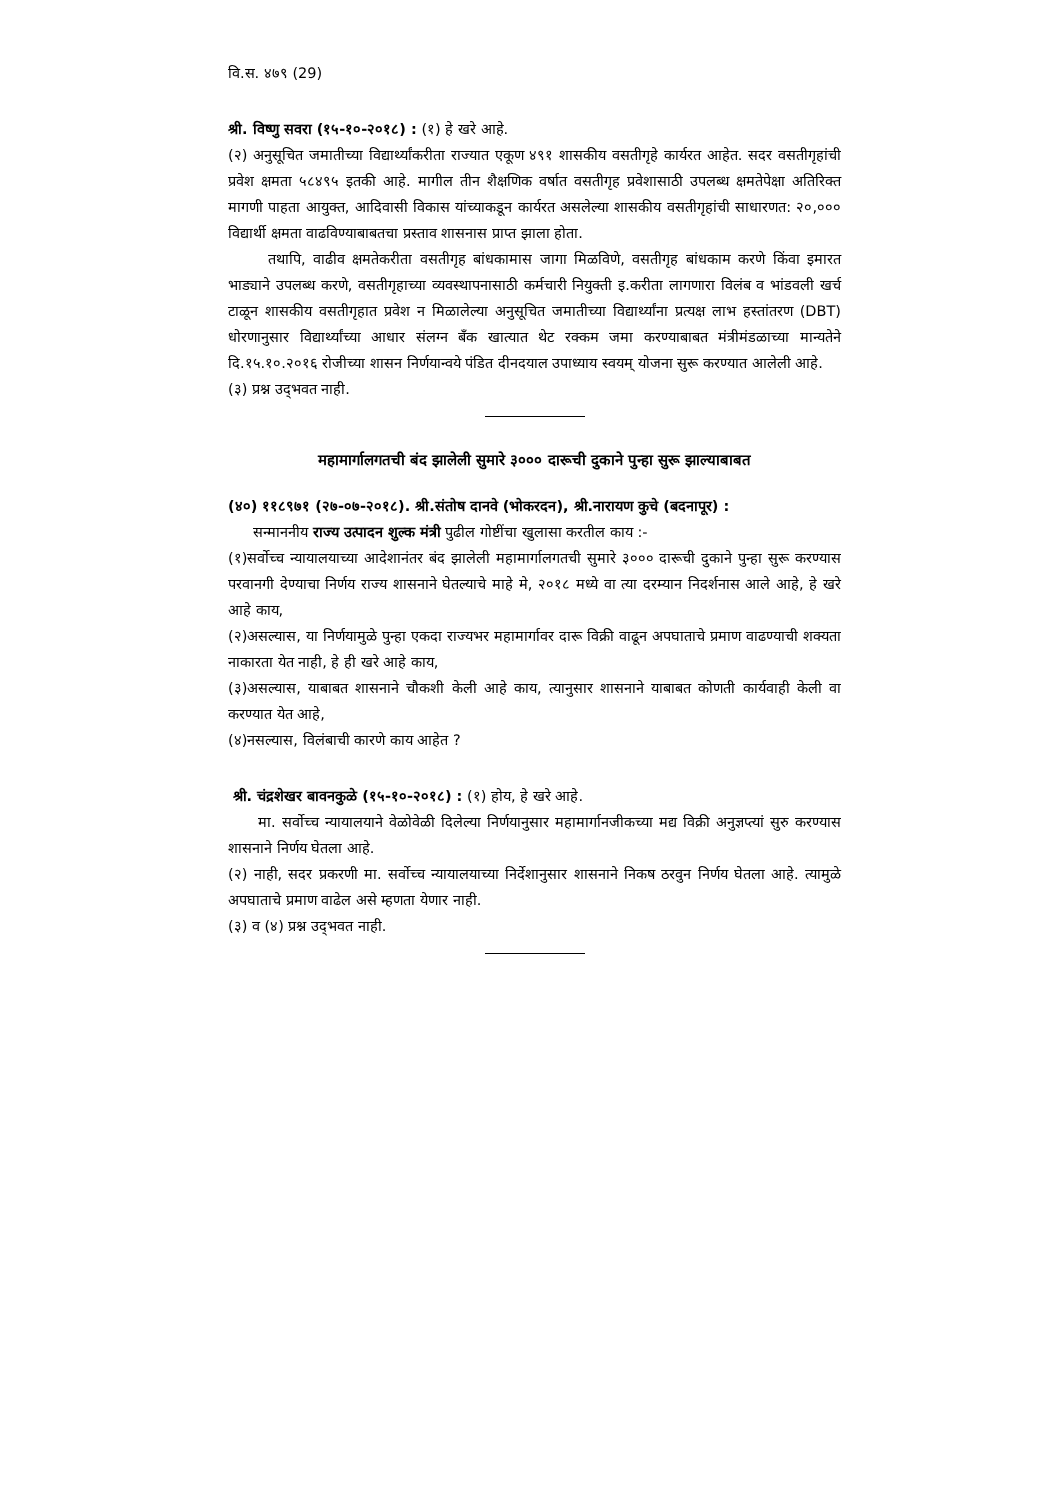वि.स. ४७९ (29)
श्री. विष्णु सवरा (१५-१०-२०१८) : (१) हे खरे आहे.
(२) अनुसूचित जमातीच्या विद्यार्थ्यांकरीता राज्यात एकूण ४९१ शासकीय वसतीगृहे कार्यरत आहेत. सदर वसतीगृहांची प्रवेश क्षमता ५८४९५ इतकी आहे. मागील तीन शैक्षणिक वर्षात वसतीगृह प्रवेशासाठी उपलब्ध क्षमतेपेक्षा अतिरिक्त मागणी पाहता आयुक्त, आदिवासी विकास यांच्याकडून कार्यरत असलेल्या शासकीय वसतीगृहांची साधारणत: २०,००० विद्यार्थी क्षमता वाढविण्याबाबतचा प्रस्ताव शासनास प्राप्त झाला होता.
तथापि, वाढीव क्षमतेकरीता वसतीगृह बांधकामास जागा मिळविणे, वसतीगृह बांधकाम करणे किंवा इमारत भाड्याने उपलब्ध करणे, वसतीगृहाच्या व्यवस्थापनासाठी कर्मचारी नियुक्ती इ.करीता लागणारा विलंब व भांडवली खर्च टाळून शासकीय वसतीगृहात प्रवेश न मिळालेल्या अनुसूचित जमातीच्या विद्यार्थ्यांना प्रत्यक्ष लाभ हस्तांतरण (DBT) धोरणानुसार विद्यार्थ्यांच्या आधार संलग्न बँक खात्यात थेट रक्कम जमा करण्याबाबत मंत्रीमंडळाच्या मान्यतेने दि.१५.१०.२०१६ रोजीच्या शासन निर्णयान्वये पंडित दीनदयाल उपाध्याय स्वयम् योजना सुरू करण्यात आलेली आहे.
(३) प्रश्न उद्‌भवत नाही.
महामार्गालगतची बंद झालेली सुमारे ३००० दारूची दुकाने पुन्हा सुरू झाल्याबाबत
(४०) ११८९७१ (२७-०७-२०१८). श्री.संतोष दानवे (भोकरदन), श्री.नारायण कुचे (बदनापूर) :
सन्माननीय राज्य उत्पादन शुल्क मंत्री पुढील गोष्टींचा खुलासा करतील काय :-
(१)सर्वोच्च न्यायालयाच्या आदेशानंतर बंद झालेली महामार्गालगतची सुमारे ३००० दारूची दुकाने पुन्हा सुरू करण्यास परवानगी देण्याचा निर्णय राज्य शासनाने घेतल्याचे माहे मे, २०१८ मध्ये वा त्या दरम्यान निदर्शनास आले आहे, हे खरे आहे काय,
(२)असल्यास, या निर्णयामुळे पुन्हा एकदा राज्यभर महामार्गावर दारू विक्री वाढून अपघाताचे प्रमाण वाढण्याची शक्यता नाकारता येत नाही, हे ही खरे आहे काय,
(३)असल्यास, याबाबत शासनाने चौकशी केली आहे काय, त्यानुसार शासनाने याबाबत कोणती कार्यवाही केली वा करण्यात येत आहे,
(४)नसल्यास, विलंबाची कारणे काय आहेत ?
श्री. चंद्रशेखर बावनकुळे (१५-१०-२०१८) : (१) होय, हे खरे आहे.
मा. सर्वोच्च न्यायालयाने वेळोवेळी दिलेल्या निर्णयानुसार महामार्गानजीकच्या मद्य विक्री अनुज्ञप्त्यां सुरु करण्यास शासनाने निर्णय घेतला आहे.
(२) नाही, सदर प्रकरणी मा. सर्वोच्च न्यायालयाच्या निर्देशानुसार शासनाने निकष ठरवुन निर्णय घेतला आहे. त्यामुळे अपघाताचे प्रमाण वाढेल असे म्हणता येणार नाही.
(३) व (४) प्रश्न उद्‌भवत नाही.